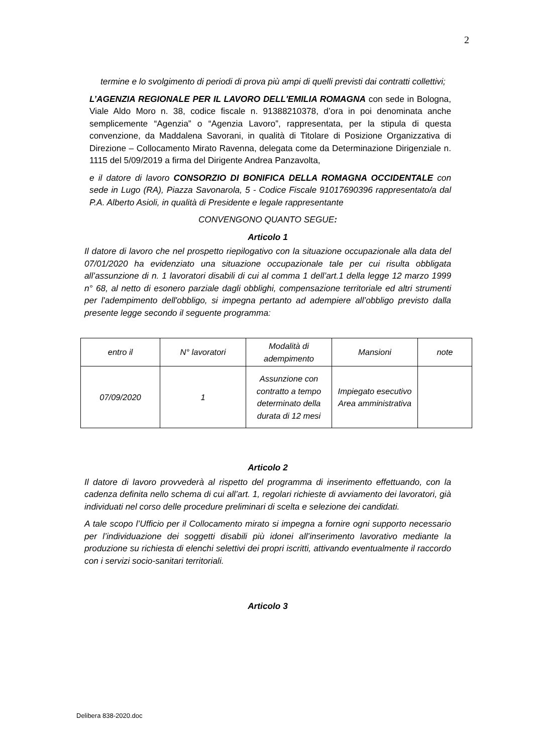2
termine e lo svolgimento di periodi di prova più ampi di quelli previsti dai contratti collettivi;
L’AGENZIA REGIONALE PER IL LAVORO DELL'EMILIA ROMAGNA con sede in Bologna, Viale Aldo Moro n. 38, codice fiscale n. 91388210378, d’ora in poi denominata anche semplicemente “Agenzia” o “Agenzia Lavoro”, rappresentata, per la stipula di questa convenzione, da Maddalena Savorani, in qualità di Titolare di Posizione Organizzativa di Direzione – Collocamento Mirato Ravenna, delegata come da Determinazione Dirigenziale n. 1115 del 5/09/2019 a firma del Dirigente Andrea Panzavolta,
e il datore di lavoro CONSORZIO DI BONIFICA DELLA ROMAGNA OCCIDENTALE con sede in Lugo (RA), Piazza Savonarola, 5 - Codice Fiscale 91017690396 rappresentato/a dal P.A. Alberto Asioli, in qualità di Presidente e legale rappresentante
CONVENGONO QUANTO SEGUE:
Articolo 1
Il datore di lavoro che nel prospetto riepilogativo con la situazione occupazionale alla data del 07/01/2020 ha evidenziato una situazione occupazionale tale per cui risulta obbligata all’assunzione di n. 1 lavoratori disabili di cui al comma 1 dell’art.1 della legge 12 marzo 1999 n° 68, al netto di esonero parziale dagli obblighi, compensazione territoriale ed altri strumenti per l'adempimento dell'obbligo, si impegna pertanto ad adempiere all’obbligo previsto dalla presente legge secondo il seguente programma:
| entro il | N° lavoratori | Modalità di adempimento | Mansioni | note |
| 07/09/2020 | 1 | Assunzione con contratto a tempo determinato della durata di 12 mesi | Impiegato esecutivo Area amministrativa | |
Articolo 2
Il datore di lavoro provvederà al rispetto del programma di inserimento effettuando, con la cadenza definita nello schema di cui all’art. 1, regolari richieste di avviamento dei lavoratori, già individuati nel corso delle procedure preliminari di scelta e selezione dei candidati.
A tale scopo l’Ufficio per il Collocamento mirato si impegna a fornire ogni supporto necessario per l’individuazione dei soggetti disabili più idonei all’inserimento lavorativo mediante la produzione su richiesta di elenchi selettivi dei propri iscritti, attivando eventualmente il raccordo con i servizi socio-sanitari territoriali.
Articolo 3
Delibera 838-2020.doc